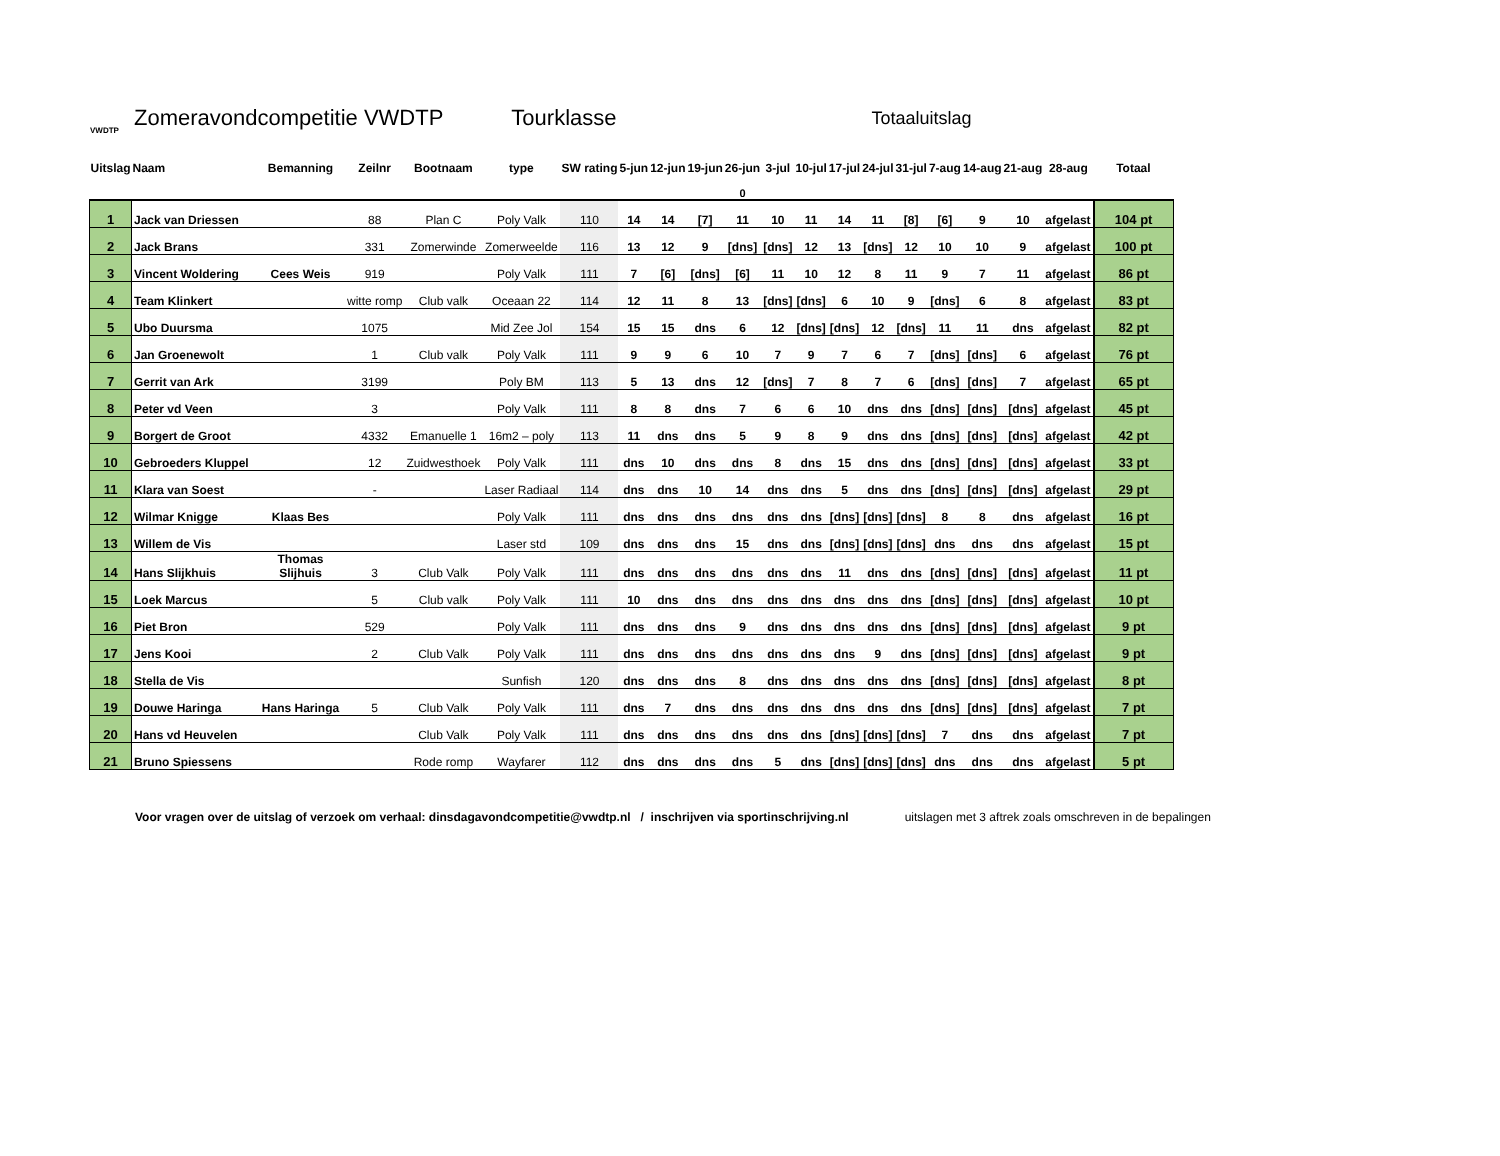VWDTP
Zomeravondcompetitie VWDTP Tourklasse Totaaluitslag
| Uitslag | Naam | Bemanning | Zeilnr | Bootnaam | type | SW rating | 5-jun | 12-jun | 19-jun | 26-jun | 3-jul | 10-jul | 17-jul | 24-jul | 31-jul | 7-aug | 14-aug | 21-aug | 28-aug | Totaal |
| --- | --- | --- | --- | --- | --- | --- | --- | --- | --- | --- | --- | --- | --- | --- | --- | --- | --- | --- | --- | --- |
| | | | | | | | | | | 0 | | | | | | | | | | |
| 1 | Jack van Driessen | | 88 | Plan C | Poly Valk | 110 | 14 | 14 | [7] | 11 | 10 | 11 | 14 | 11 | [8] | [6] | 9 | 10 | afgelast | 104 pt |
| 2 | Jack Brans | | 331 | Zomerwinde | Zomerweelde | 116 | 13 | 12 | 9 | [dns] | [dns] | 12 | 13 | [dns] | 12 | 10 | 10 | 9 | afgelast | 100 pt |
| 3 | Vincent Woldering | Cees Weis | 919 | | Poly Valk | 111 | 7 | [6] | [dns] | [6] | 11 | 10 | 12 | 8 | 11 | 9 | 7 | 11 | afgelast | 86 pt |
| 4 | Team Klinkert | | witte romp | Club valk | Oceaan 22 | 114 | 12 | 11 | 8 | 13 | [dns] | [dns] | 6 | 10 | 9 | [dns] | 6 | 8 | afgelast | 83 pt |
| 5 | Ubo Duursma | | 1075 | | Mid Zee Jol | 154 | 15 | 15 | dns | 6 | 12 | [dns] | [dns] | 12 | [dns] | 11 | 11 | dns | afgelast | 82 pt |
| 6 | Jan Groenewolt | | 1 | Club valk | Poly Valk | 111 | 9 | 9 | 6 | 10 | 7 | 9 | 7 | 6 | 7 | [dns] | [dns] | 6 | afgelast | 76 pt |
| 7 | Gerrit van Ark | | 3199 | | Poly BM | 113 | 5 | 13 | dns | 12 | [dns] | 7 | 8 | 7 | 6 | [dns] | [dns] | 7 | afgelast | 65 pt |
| 8 | Peter vd Veen | | 3 | | Poly Valk | 111 | 8 | 8 | dns | 7 | 6 | 6 | 10 | dns | dns | [dns] | [dns] | [dns] | afgelast | 45 pt |
| 9 | Borgert de Groot | | 4332 | Emanuelle 1 | 16m2 – poly | 113 | 11 | dns | dns | 5 | 9 | 8 | 9 | dns | dns | [dns] | [dns] | [dns] | afgelast | 42 pt |
| 10 | Gebroeders Kluppel | | 12 | Zuidwesthoek | Poly Valk | 111 | dns | 10 | dns | dns | 8 | dns | 15 | dns | dns | [dns] | [dns] | [dns] | afgelast | 33 pt |
| 11 | Klara van Soest | | - | | Laser Radiaal | 114 | dns | dns | 10 | 14 | dns | dns | 5 | dns | dns | [dns] | [dns] | [dns] | afgelast | 29 pt |
| 12 | Wilmar Knigge | Klaas Bes | | | Poly Valk | 111 | dns | dns | dns | dns | dns | dns | [dns] | [dns] | [dns] | 8 | 8 | dns | afgelast | 16 pt |
| 13 | Willem de Vis | | | | Laser std | 109 | dns | dns | dns | 15 | dns | dns | [dns] | [dns] | [dns] | dns | dns | dns | afgelast | 15 pt |
| 14 | Hans Slijkhuis | Thomas Slijhuis | 3 | Club Valk | Poly Valk | 111 | dns | dns | dns | dns | dns | dns | 11 | dns | dns | [dns] | [dns] | [dns] | afgelast | 11 pt |
| 15 | Loek Marcus | | 5 | Club valk | Poly Valk | 111 | 10 | dns | dns | dns | dns | dns | dns | dns | dns | [dns] | [dns] | [dns] | afgelast | 10 pt |
| 16 | Piet Bron | | 529 | | Poly Valk | 111 | dns | dns | dns | 9 | dns | dns | dns | dns | dns | [dns] | [dns] | [dns] | afgelast | 9 pt |
| 17 | Jens Kooi | | 2 | Club Valk | Poly Valk | 111 | dns | dns | dns | dns | dns | dns | dns | 9 | dns | [dns] | [dns] | [dns] | afgelast | 9 pt |
| 18 | Stella de Vis | | | | Sunfish | 120 | dns | dns | dns | 8 | dns | dns | dns | dns | dns | [dns] | [dns] | [dns] | afgelast | 8 pt |
| 19 | Douwe Haringa | Hans Haringa | 5 | Club Valk | Poly Valk | 111 | dns | 7 | dns | dns | dns | dns | dns | dns | dns | [dns] | [dns] | [dns] | afgelast | 7 pt |
| 20 | Hans vd Heuvelen | | | Club Valk | Poly Valk | 111 | dns | dns | dns | dns | dns | dns | [dns] | [dns] | [dns] | 7 | dns | dns | afgelast | 7 pt |
| 21 | Bruno Spiessens | | | Rode romp | Wayfarer | 112 | dns | dns | dns | dns | 5 | dns | [dns] | [dns] | [dns] | dns | dns | dns | afgelast | 5 pt |
Voor vragen over de uitslag of verzoek om verhaal: dinsdagavondcompetitie@vwdtp.nl / inschrijven via sportinschrijving.nl uitslagen met 3 aftrek zoals omschreven in de bepalingen